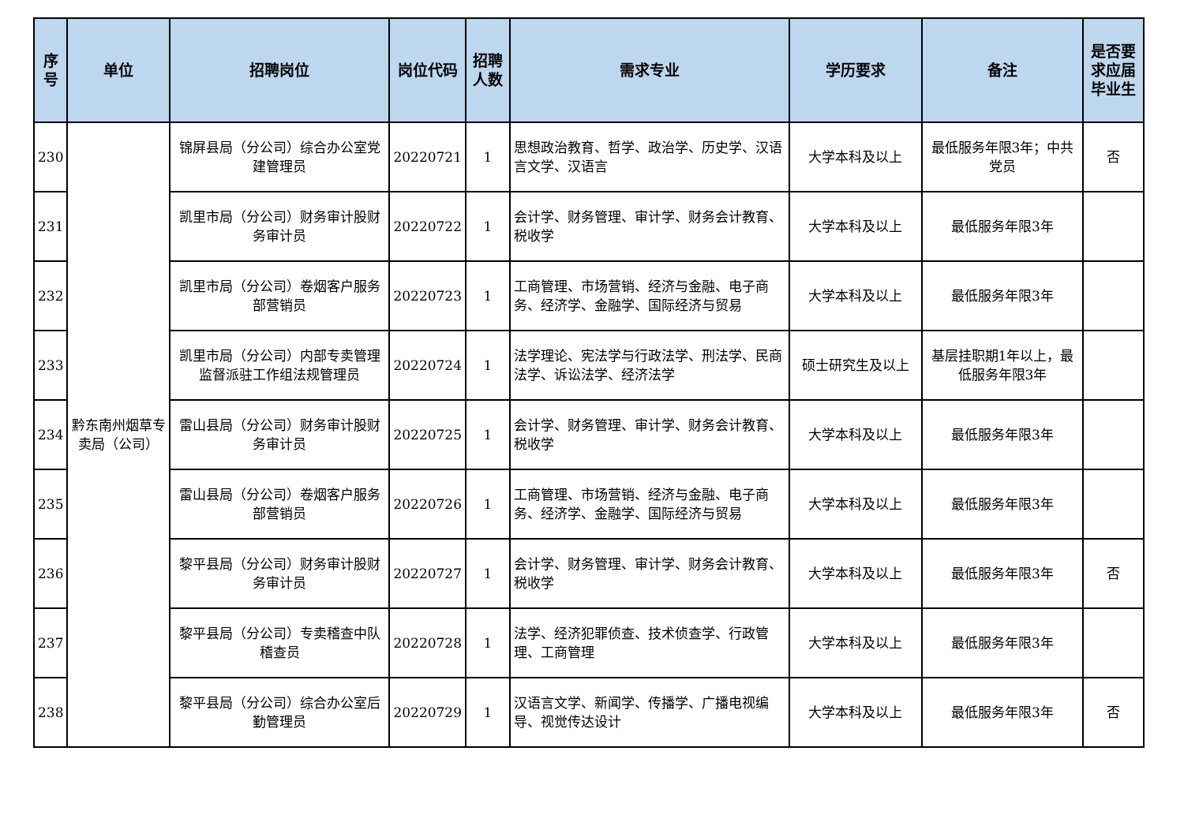| 序号 | 单位 | 招聘岗位 | 岗位代码 | 招聘人数 | 需求专业 | 学历要求 | 备注 | 是否要求应届毕业生 |
| --- | --- | --- | --- | --- | --- | --- | --- | --- |
| 230 | 黔东南州烟草专卖局（公司） | 锦屏县局（分公司）综合办公室党建管理员 | 20220721 | 1 | 思想政治教育、哲学、政治学、历史学、汉语言文学、汉语言 | 大学本科及以上 | 最低服务年限3年；中共党员 | 否 |
| 231 | | 凯里市局（分公司）财务审计股财务审计员 | 20220722 | 1 | 会计学、财务管理、审计学、财务会计教育、税收学 | 大学本科及以上 | 最低服务年限3年 | |
| 232 | | 凯里市局（分公司）卷烟客户服务部营销员 | 20220723 | 1 | 工商管理、市场营销、经济与金融、电子商务、经济学、金融学、国际经济与贸易 | 大学本科及以上 | 最低服务年限3年 | |
| 233 | | 凯里市局（分公司）内部专卖管理监督派驻工作组法规管理员 | 20220724 | 1 | 法学理论、宪法学与行政法学、刑法学、民商法学、诉讼法学、经济法学 | 硕士研究生及以上 | 基层挂职期1年以上，最低服务年限3年 | |
| 234 | | 雷山县局（分公司）财务审计股财务审计员 | 20220725 | 1 | 会计学、财务管理、审计学、财务会计教育、税收学 | 大学本科及以上 | 最低服务年限3年 | |
| 235 | | 雷山县局（分公司）卷烟客户服务部营销员 | 20220726 | 1 | 工商管理、市场营销、经济与金融、电子商务、经济学、金融学、国际经济与贸易 | 大学本科及以上 | 最低服务年限3年 | |
| 236 | | 黎平县局（分公司）财务审计股财务审计员 | 20220727 | 1 | 会计学、财务管理、审计学、财务会计教育、税收学 | 大学本科及以上 | 最低服务年限3年 | 否 |
| 237 | | 黎平县局（分公司）专卖稽查中队稽查员 | 20220728 | 1 | 法学、经济犯罪侦查、技术侦查学、行政管理、工商管理 | 大学本科及以上 | 最低服务年限3年 | |
| 238 | | 黎平县局（分公司）综合办公室后勤管理员 | 20220729 | 1 | 汉语言文学、新闻学、传播学、广播电视编导、视觉传达设计 | 大学本科及以上 | 最低服务年限3年 | 否 |